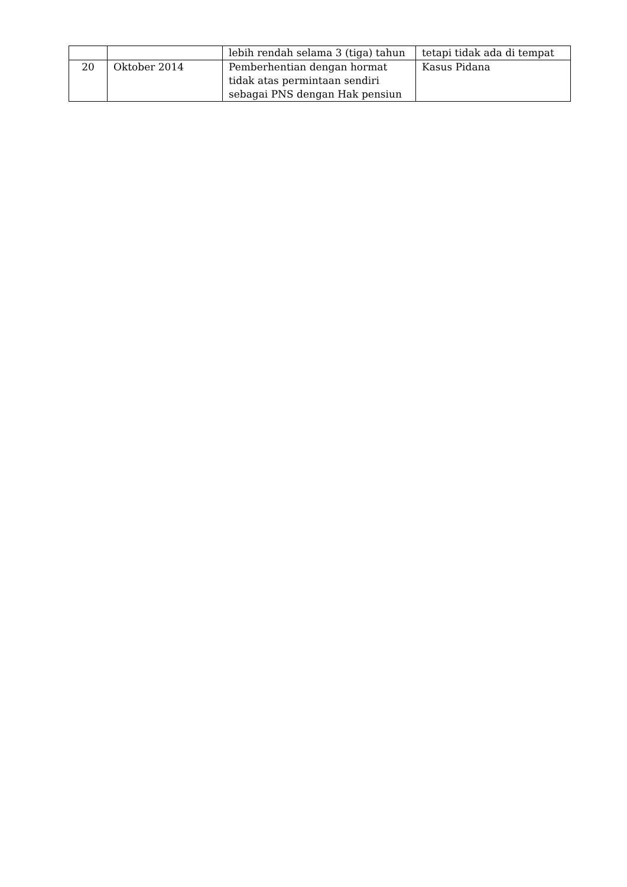| | | lebih rendah selama 3 (tiga) tahun | tetapi tidak ada di tempat |
| 20 | Oktober 2014 | Pemberhentian dengan hormat tidak atas permintaan sendiri sebagai PNS dengan Hak pensiun | Kasus Pidana |